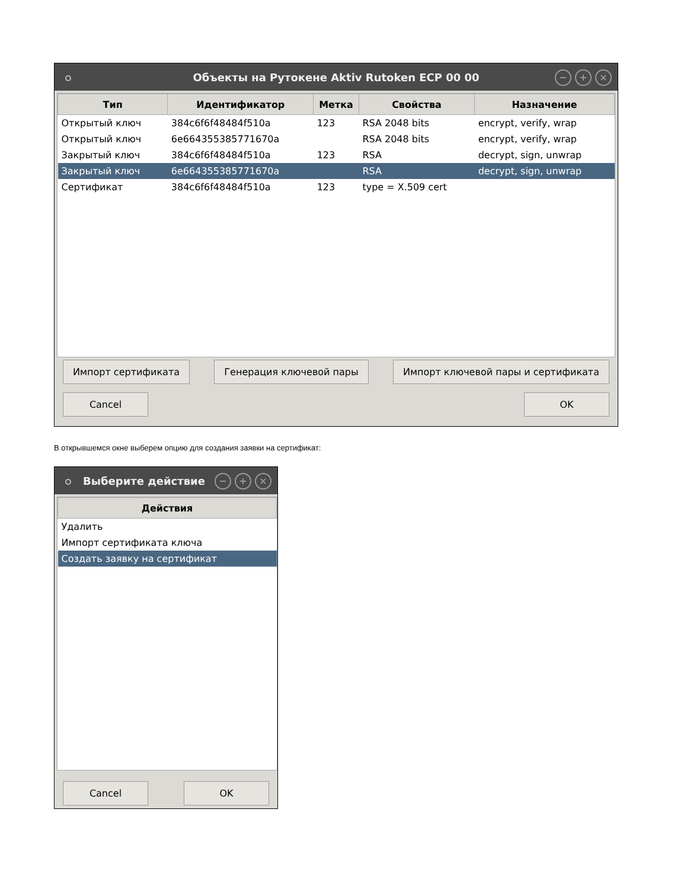Объекты на Рутокене Aktiv Rutoken ECP 00 00
− + ×
| Тип | Идентификатор | Метка | Свойства | Назначение |
| --- | --- | --- | --- | --- |
| Открытый ключ | 384c6f6f48484f510a | 123 | RSA 2048 bits | encrypt, verify, wrap |
| Открытый ключ | 6e664355385771670a | | RSA 2048 bits | encrypt, verify, wrap |
| Закрытый ключ | 384c6f6f48484f510a | 123 | RSA | decrypt, sign, unwrap |
| Закрытый ключ | 6e664355385771670a | | RSA | decrypt, sign, unwrap |
| Сертификат | 384c6f6f48484f510a | 123 | type = X.509 cert | |
Импорт сертификата Генерация ключевой пары Импорт ключевой пары и сертификата
Cancel OK
В открывшемся окне выберем опцию для создания заявки на сертификат:
Выберите действие
− + ×
| Действия |
| --- |
| Удалить |
| Импорт сертификата ключа |
| Создать заявку на сертификат |
Cancel OK